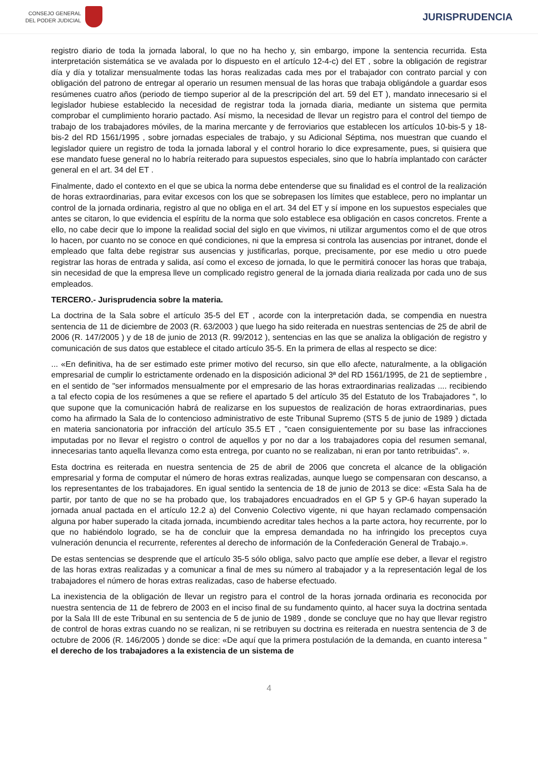CONSEJO GENERAL
DEL PODER JUDICIAL
JURISPRUDENCIA
registro diario de toda la jornada laboral, lo que no ha hecho y, sin embargo, impone la sentencia recurrida. Esta interpretación sistemática se ve avalada por lo dispuesto en el artículo 12-4-c) del ET , sobre la obligación de registrar día y día y totalizar mensualmente todas las horas realizadas cada mes por el trabajador con contrato parcial y con obligación del patrono de entregar al operario un resumen mensual de las horas que trabaja obligándole a guardar esos resúmenes cuatro años (periodo de tiempo superior al de la prescripción del art. 59 del ET ), mandato innecesario si el legislador hubiese establecido la necesidad de registrar toda la jornada diaria, mediante un sistema que permita comprobar el cumplimiento horario pactado. Así mismo, la necesidad de llevar un registro para el control del tiempo de trabajo de los trabajadores móviles, de la marina mercante y de ferroviarios que establecen los artículos 10-bis-5 y 18-bis-2 del RD 1561/1995 , sobre jornadas especiales de trabajo, y su Adicional Séptima, nos muestran que cuando el legislador quiere un registro de toda la jornada laboral y el control horario lo dice expresamente, pues, si quisiera que ese mandato fuese general no lo habría reiterado para supuestos especiales, sino que lo habría implantado con carácter general en el art. 34 del ET .
Finalmente, dado el contexto en el que se ubica la norma debe entenderse que su finalidad es el control de la realización de horas extraordinarias, para evitar excesos con los que se sobrepasen los límites que establece, pero no implantar un control de la jornada ordinaria, registro al que no obliga en el art. 34 del ET y sí impone en los supuestos especiales que antes se citaron, lo que evidencia el espíritu de la norma que solo establece esa obligación en casos concretos. Frente a ello, no cabe decir que lo impone la realidad social del siglo en que vivimos, ni utilizar argumentos como el de que otros lo hacen, por cuanto no se conoce en qué condiciones, ni que la empresa si controla las ausencias por intranet, donde el empleado que falta debe registrar sus ausencias y justificarlas, porque, precisamente, por ese medio u otro puede registrar las horas de entrada y salida, así como el exceso de jornada, lo que le permitirá conocer las horas que trabaja, sin necesidad de que la empresa lleve un complicado registro general de la jornada diaria realizada por cada uno de sus empleados.
TERCERO.- Jurisprudencia sobre la materia.
La doctrina de la Sala sobre el artículo 35-5 del ET , acorde con la interpretación dada, se compendia en nuestra sentencia de 11 de diciembre de 2003 (R. 63/2003 ) que luego ha sido reiterada en nuestras sentencias de 25 de abril de 2006 (R. 147/2005 ) y de 18 de junio de 2013 (R. 99/2012 ), sentencias en las que se analiza la obligación de registro y comunicación de sus datos que establece el citado artículo 35-5. En la primera de ellas al respecto se dice:
... «En definitiva, ha de ser estimado este primer motivo del recurso, sin que ello afecte, naturalmente, a la obligación empresarial de cumplir lo estrictamente ordenado en la disposición adicional 3ª del RD 1561/1995, de 21 de septiembre , en el sentido de "ser informados mensualmente por el empresario de las horas extraordinarias realizadas .... recibiendo a tal efecto copia de los resúmenes a que se refiere el apartado 5 del artículo 35 del Estatuto de los Trabajadores ", lo que supone que la comunicación habrá de realizarse en los supuestos de realización de horas extraordinarias, pues como ha afirmado la Sala de lo contencioso administrativo de este Tribunal Supremo (STS 5 de junio de 1989 ) dictada en materia sancionatoria por infracción del artículo 35.5 ET , "caen consiguientemente por su base las infracciones imputadas por no llevar el registro o control de aquellos y por no dar a los trabajadores copia del resumen semanal, innecesarias tanto aquella llevanza como esta entrega, por cuanto no se realizaban, ni eran por tanto retribuidas". ».
Esta doctrina es reiterada en nuestra sentencia de 25 de abril de 2006 que concreta el alcance de la obligación empresarial y forma de computar el número de horas extras realizadas, aunque luego se compensaran con descanso, a los representantes de los trabajadores. En igual sentido la sentencia de 18 de junio de 2013 se dice: «Esta Sala ha de partir, por tanto de que no se ha probado que, los trabajadores encuadrados en el GP 5 y GP-6 hayan superado la jornada anual pactada en el artículo 12.2 a) del Convenio Colectivo vigente, ni que hayan reclamado compensación alguna por haber superado la citada jornada, incumbiendo acreditar tales hechos a la parte actora, hoy recurrente, por lo que no habiéndolo logrado, se ha de concluir que la empresa demandada no ha infringido los preceptos cuya vulneración denuncia el recurrente, referentes al derecho de información de la Confederación General de Trabajo.».
De estas sentencias se desprende que el artículo 35-5 sólo obliga, salvo pacto que amplíe ese deber, a llevar el registro de las horas extras realizadas y a comunicar a final de mes su número al trabajador y a la representación legal de los trabajadores el número de horas extras realizadas, caso de haberse efectuado.
La inexistencia de la obligación de llevar un registro para el control de la horas jornada ordinaria es reconocida por nuestra sentencia de 11 de febrero de 2003 en el inciso final de su fundamento quinto, al hacer suya la doctrina sentada por la Sala III de este Tribunal en su sentencia de 5 de junio de 1989 , donde se concluye que no hay que llevar registro de control de horas extras cuando no se realizan, ni se retribuyen su doctrina es reiterada en nuestra sentencia de 3 de octubre de 2006 (R. 146/2005 ) donde se dice: «De aquí que la primera postulación de la demanda, en cuanto interesa " el derecho de los trabajadores a la existencia de un sistema de
4